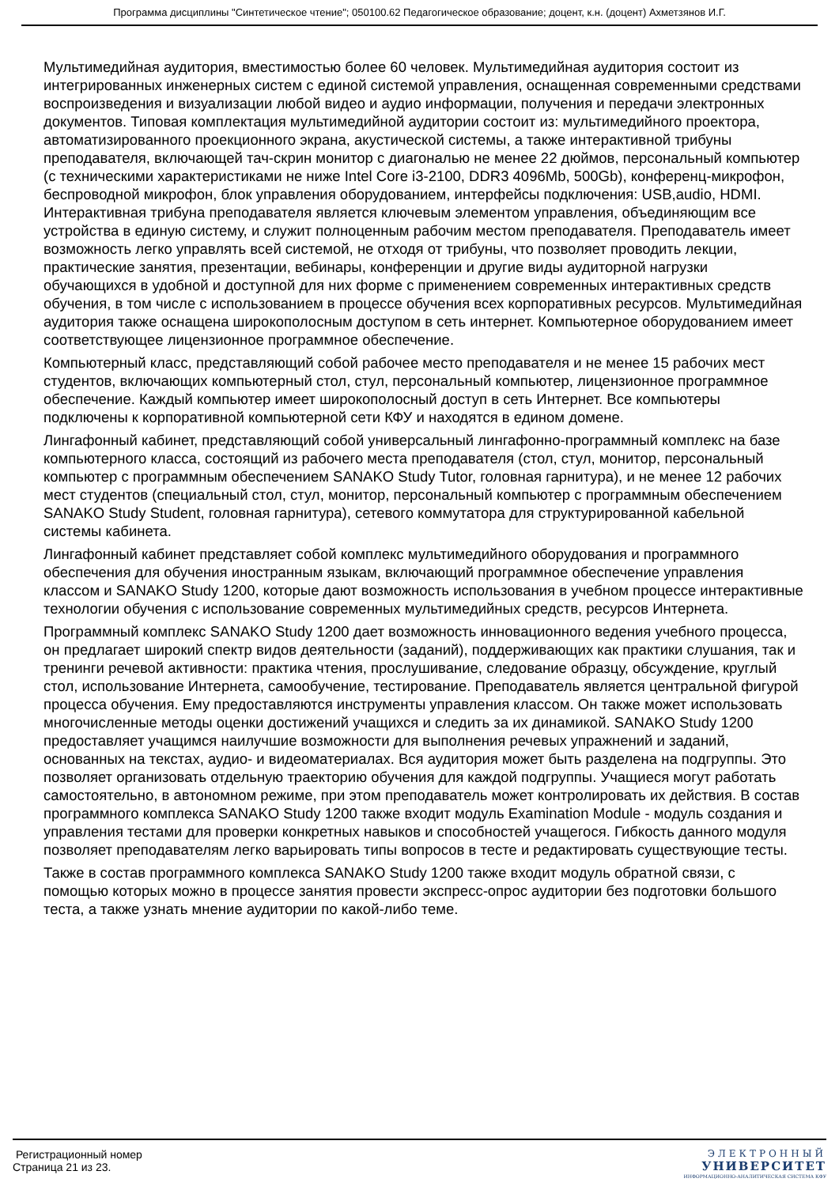Программа дисциплины "Синтетическое чтение"; 050100.62 Педагогическое образование; доцент, к.н. (доцент) Ахметзянов И.Г.
Мультимедийная аудитория, вместимостью более 60 человек. Мультимедийная аудитория состоит из интегрированных инженерных систем с единой системой управления, оснащенная современными средствами воспроизведения и визуализации любой видео и аудио информации, получения и передачи электронных документов. Типовая комплектация мультимедийной аудитории состоит из: мультимедийного проектора, автоматизированного проекционного экрана, акустической системы, а также интерактивной трибуны преподавателя, включающей тач-скрин монитор с диагональю не менее 22 дюймов, персональный компьютер (с техническими характеристиками не ниже Intel Core i3-2100, DDR3 4096Mb, 500Gb), конференц-микрофон, беспроводной микрофон, блок управления оборудованием, интерфейсы подключения: USB,audio, HDMI. Интерактивная трибуна преподавателя является ключевым элементом управления, объединяющим все устройства в единую систему, и служит полноценным рабочим местом преподавателя. Преподаватель имеет возможность легко управлять всей системой, не отходя от трибуны, что позволяет проводить лекции, практические занятия, презентации, вебинары, конференции и другие виды аудиторной нагрузки обучающихся в удобной и доступной для них форме с применением современных интерактивных средств обучения, в том числе с использованием в процессе обучения всех корпоративных ресурсов. Мультимедийная аудитория также оснащена широкополосным доступом в сеть интернет. Компьютерное оборудованием имеет соответствующее лицензионное программное обеспечение.
Компьютерный класс, представляющий собой рабочее место преподавателя и не менее 15 рабочих мест студентов, включающих компьютерный стол, стул, персональный компьютер, лицензионное программное обеспечение. Каждый компьютер имеет широкополосный доступ в сеть Интернет. Все компьютеры подключены к корпоративной компьютерной сети КФУ и находятся в едином домене.
Лингафонный кабинет, представляющий собой универсальный лингафонно-программный комплекс на базе компьютерного класса, состоящий из рабочего места преподавателя (стол, стул, монитор, персональный компьютер с программным обеспечением SANAKO Study Tutor, головная гарнитура), и не менее 12 рабочих мест студентов (специальный стол, стул, монитор, персональный компьютер с программным обеспечением SANAKO Study Student, головная гарнитура), сетевого коммутатора для структурированной кабельной системы кабинета.
Лингафонный кабинет представляет собой комплекс мультимедийного оборудования и программного обеспечения для обучения иностранным языкам, включающий программное обеспечение управления классом и SANAKO Study 1200, которые дают возможность использования в учебном процессе интерактивные технологии обучения с использование современных мультимедийных средств, ресурсов Интернета.
Программный комплекс SANAKO Study 1200 дает возможность инновационного ведения учебного процесса, он предлагает широкий спектр видов деятельности (заданий), поддерживающих как практики слушания, так и тренинги речевой активности: практика чтения, прослушивание, следование образцу, обсуждение, круглый стол, использование Интернета, самообучение, тестирование. Преподаватель является центральной фигурой процесса обучения. Ему предоставляются инструменты управления классом. Он также может использовать многочисленные методы оценки достижений учащихся и следить за их динамикой. SANAKO Study 1200 предоставляет учащимся наилучшие возможности для выполнения речевых упражнений и заданий, основанных на текстах, аудио- и видеоматериалах. Вся аудитория может быть разделена на подгруппы. Это позволяет организовать отдельную траекторию обучения для каждой подгруппы. Учащиеся могут работать самостоятельно, в автономном режиме, при этом преподаватель может контролировать их действия. В состав программного комплекса SANAKO Study 1200 также входит модуль Examination Module - модуль создания и управления тестами для проверки конкретных навыков и способностей учащегося. Гибкость данного модуля позволяет преподавателям легко варьировать типы вопросов в тесте и редактировать существующие тесты.
Также в состав программного комплекса SANAKO Study 1200 также входит модуль обратной связи, с помощью которых можно в процессе занятия провести экспресс-опрос аудитории без подготовки большого теста, а также узнать мнение аудитории по какой-либо теме.
Регистрационный номер
Страница 21 из 23.
ЭЛЕКТРОННЫЙ
УНИВЕРСИТЕТ
ИНФОРМАЦИОННО-АНАЛИТИЧЕСКАЯ СИСТЕМА КФУ